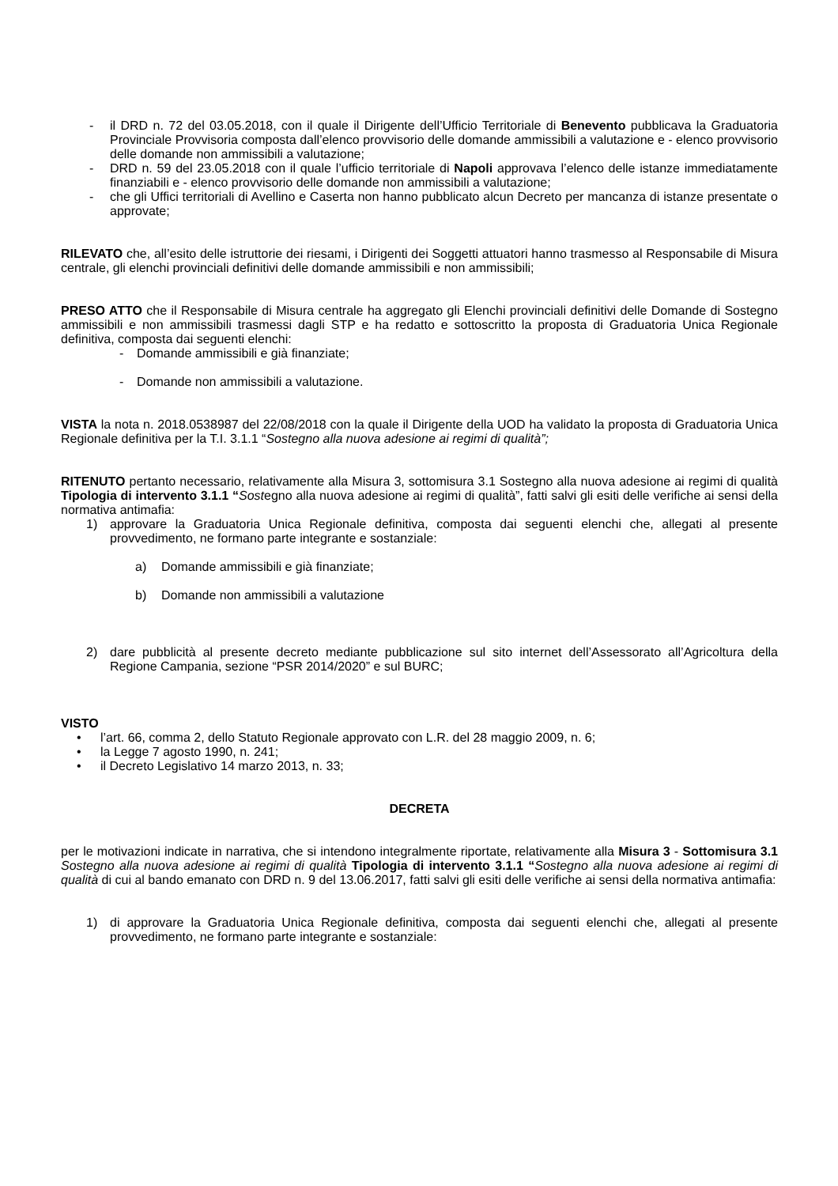- il DRD n. 72 del 03.05.2018, con il quale il Dirigente dell’Ufficio Territoriale di Benevento pubblicava la Graduatoria Provinciale Provvisoria composta dall’elenco provvisorio delle domande ammissibili a valutazione e - elenco provvisorio delle domande non ammissibili a valutazione;
- DRD n. 59 del 23.05.2018 con il quale l’ufficio territoriale di Napoli approvava l’elenco delle istanze immediatamente finanziabili e - elenco provvisorio delle domande non ammissibili a valutazione;
- che gli Uffici territoriali di Avellino e Caserta non hanno pubblicato alcun Decreto per mancanza di istanze presentate o approvate;
RILEVATO che, all’esito delle istruttorie dei riesami, i Dirigenti dei Soggetti attuatori hanno trasmesso al Responsabile di Misura centrale, gli elenchi provinciali definitivi delle domande ammissibili e non ammissibili;
PRESO ATTO che il Responsabile di Misura centrale ha aggregato gli Elenchi provinciali definitivi delle Domande di Sostegno ammissibili e non ammissibili trasmessi dagli STP e ha redatto e sottoscritto la proposta di Graduatoria Unica Regionale definitiva, composta dai seguenti elenchi:
- Domande ammissibili e già finanziate;
- Domande non ammissibili a valutazione.
VISTA la nota n. 2018.0538987 del 22/08/2018 con la quale il Dirigente della UOD ha validato la proposta di Graduatoria Unica Regionale definitiva per la T.I. 3.1.1 “Sostegno alla nuova adesione ai regimi di qualità”;
RITENUTO pertanto necessario, relativamente alla Misura 3, sottomisura 3.1 Sostegno alla nuova adesione ai regimi di qualità Tipologia di intervento 3.1.1 “Sostegno alla nuova adesione ai regimi di qualità”, fatti salvi gli esiti delle verifiche ai sensi della normativa antimafia:
1) approvare la Graduatoria Unica Regionale definitiva, composta dai seguenti elenchi che, allegati al presente provvedimento, ne formano parte integrante e sostanziale:
a) Domande ammissibili e già finanziate;
b) Domande non ammissibili a valutazione
2) dare pubblicità al presente decreto mediante pubblicazione sul sito internet dell’Assessorato all’Agricoltura della Regione Campania, sezione “PSR 2014/2020” e sul BURC;
VISTO
• l’art. 66, comma 2, dello Statuto Regionale approvato con L.R. del 28 maggio 2009, n. 6;
• la Legge 7 agosto 1990, n. 241;
• il Decreto Legislativo 14 marzo 2013, n. 33;
DECRETA
per le motivazioni indicate in narrativa, che si intendono integralmente riportate, relativamente alla Misura 3 - Sottomisura 3.1 Sostegno alla nuova adesione ai regimi di qualità Tipologia di intervento 3.1.1 “Sostegno alla nuova adesione ai regimi di qualità di cui al bando emanato con DRD n. 9 del 13.06.2017, fatti salvi gli esiti delle verifiche ai sensi della normativa antimafia:
1) di approvare la Graduatoria Unica Regionale definitiva, composta dai seguenti elenchi che, allegati al presente provvedimento, ne formano parte integrante e sostanziale: